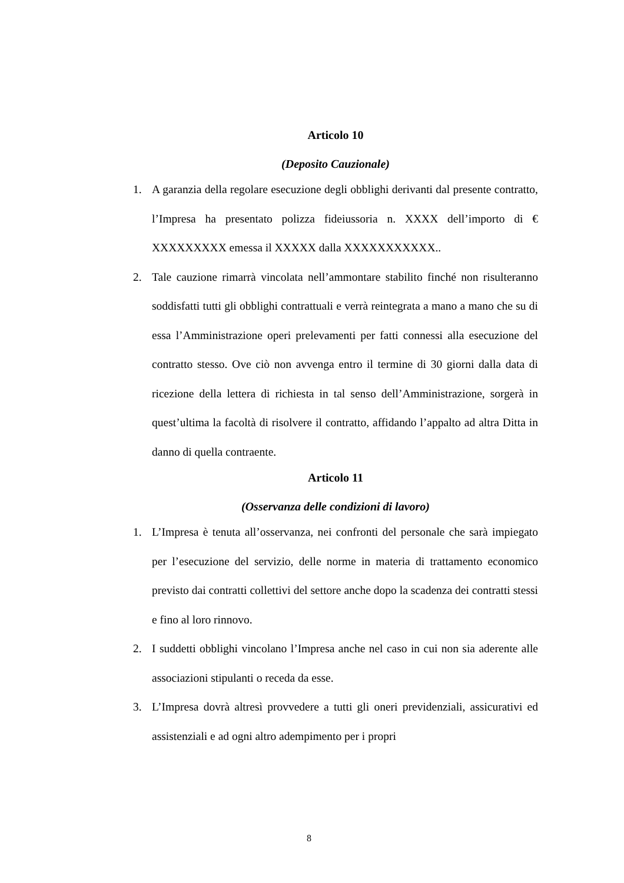Articolo 10
(Deposito Cauzionale)
1. A garanzia della regolare esecuzione degli obblighi derivanti dal presente contratto, l’Impresa ha presentato polizza fideiussoria n. XXXX dell’importo di € XXXXXXXXX emessa il XXXXX dalla XXXXXXXXXXX..
2. Tale cauzione rimarrà vincolata nell’ammontare stabilito finché non risulteranno soddisfatti tutti gli obblighi contrattuali e verrà reintegrata a mano a mano che su di essa l’Amministrazione operi prelevamenti per fatti connessi alla esecuzione del contratto stesso. Ove ciò non avvenga entro il termine di 30 giorni dalla data di ricezione della lettera di richiesta in tal senso dell’Amministrazione, sorgerà in quest’ultima la facoltà di risolvere il contratto, affidando l’appalto ad altra Ditta in danno di quella contraente.
Articolo 11
(Osservanza delle condizioni di lavoro)
1. L’Impresa è tenuta all’osservanza, nei confronti del personale che sarà impiegato per l’esecuzione del servizio, delle norme in materia di trattamento economico previsto dai contratti collettivi del settore anche dopo la scadenza dei contratti stessi e fino al loro rinnovo.
2. I suddetti obblighi vincolano l’Impresa anche nel caso in cui non sia aderente alle associazioni stipulanti o receda da esse.
3. L’Impresa dovrà altresì provvedere a tutti gli oneri previdenziali, assicurativi ed assistenziali e ad ogni altro adempimento per i propri
8